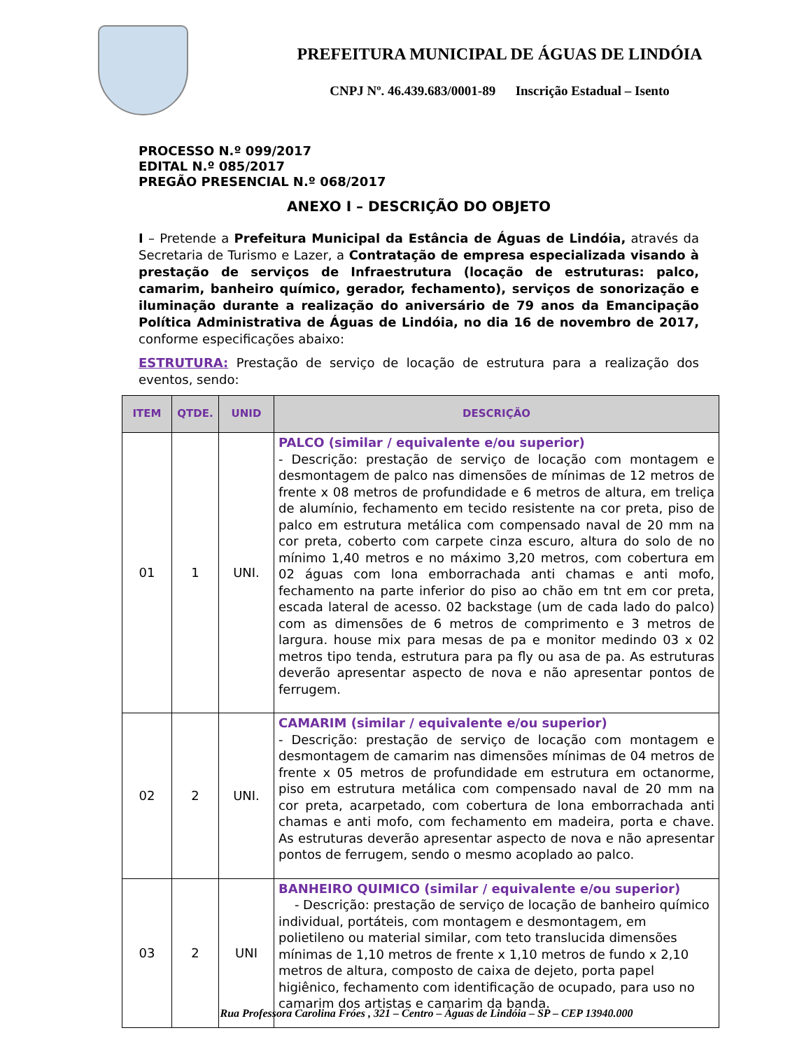PREFEITURA MUNICIPAL DE ÁGUAS DE LINDÓIA
CNPJ Nº. 46.439.683/0001-89 Inscrição Estadual – Isento
PROCESSO N.º 099/2017
EDITAL N.º 085/2017
PREGÃO PRESENCIAL N.º 068/2017
ANEXO I – DESCRIÇÃO DO OBJETO
I – Pretende a Prefeitura Municipal da Estância de Águas de Lindóia, através da Secretaria de Turismo e Lazer, a Contratação de empresa especializada visando à prestação de serviços de Infraestrutura (locação de estruturas: palco, camarim, banheiro químico, gerador, fechamento), serviços de sonorização e iluminação durante a realização do aniversário de 79 anos da Emancipação Política Administrativa de Águas de Lindóia, no dia 16 de novembro de 2017, conforme especificações abaixo:
ESTRUTURA: Prestação de serviço de locação de estrutura para a realização dos eventos, sendo:
| ITEM | QTDE. | UNID | DESCRIÇÃO |
| --- | --- | --- | --- |
| 01 | 1 | UNI. | PALCO (similar / equivalente e/ou superior) - Descrição: prestação de serviço de locação com montagem e desmontagem de palco nas dimensões de mínimas de 12 metros de frente x 08 metros de profundidade e 6 metros de altura, em treliça de alumínio, fechamento em tecido resistente na cor preta, piso de palco em estrutura metálica com compensado naval de 20 mm na cor preta, coberto com carpete cinza escuro, altura do solo de no mínimo 1,40 metros e no máximo 3,20 metros, com cobertura em 02 águas com lona emborrachada anti chamas e anti mofo, fechamento na parte inferior do piso ao chão em tnt em cor preta, escada lateral de acesso. 02 backstage (um de cada lado do palco) com as dimensões de 6 metros de comprimento e 3 metros de largura. house mix para mesas de pa e monitor medindo 03 x 02 metros tipo tenda, estrutura para pa fly ou asa de pa. As estruturas deverão apresentar aspecto de nova e não apresentar pontos de ferrugem. |
| 02 | 2 | UNI. | CAMARIM (similar / equivalente e/ou superior) - Descrição: prestação de serviço de locação com montagem e desmontagem de camarim nas dimensões mínimas de 04 metros de frente x 05 metros de profundidade em estrutura em octanorme, piso em estrutura metálica com compensado naval de 20 mm na cor preta, acarpetado, com cobertura de lona emborrachada anti chamas e anti mofo, com fechamento em madeira, porta e chave. As estruturas deverão apresentar aspecto de nova e não apresentar pontos de ferrugem, sendo o mesmo acoplado ao palco. |
| 03 | 2 | UNI | BANHEIRO QUIMICO (similar / equivalente e/ou superior) - Descrição: prestação de serviço de locação de banheiro químico individual, portáteis, com montagem e desmontagem, em polietileno ou material similar, com teto translucida dimensões mínimas de 1,10 metros de frente x 1,10 metros de fundo x 2,10 metros de altura, composto de caixa de dejeto, porta papel higiênico, fechamento com identificação de ocupado, para uso no camarim dos artistas e camarim da banda. |
Rua Professora Carolina Fróes , 321 – Centro – Águas de Lindóia – SP – CEP 13940.000